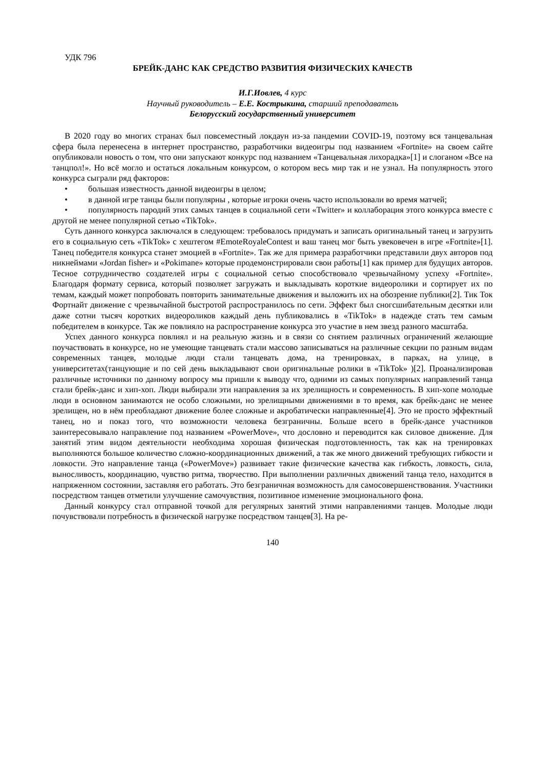УДК 796
БРЕЙК-ДАНС КАК СРЕДСТВО РАЗВИТИЯ ФИЗИЧЕСКИХ КАЧЕСТВ
И.Г.Иовлев, 4 курс
Научный руководитель – Е.Е. Кострыкина, старший преподаватель
Белорусский государственный университет
В 2020 году во многих странах был повсеместный локдаун из-за пандемии COVID-19, поэтому вся танцевальная сфера была перенесена в интернет пространство, разработчики видеоигры под названием «Fortnite» на своем сайте опубликовали новость о том, что они запускают конкурс под названием «Танцевальная лихорадка»[1] и слоганом «Все на танцпол!». Но всё могло и остаться локальным конкурсом, о котором весь мир так и не узнал. На популярность этого конкурса сыграли ряд факторов:
• большая известность данной видеоигры в целом;
• в данной игре танцы были популярны , которые игроки очень часто использовали во время матчей;
• популярность пародий этих самых танцев в социальной сети «Twitter» и коллаборация этого конкурса вместе с другой не менее популярной сетью «TikTok».
Суть данного конкурса заключался в следующем: требовалось придумать и записать оригинальный танец и загрузить его в социальную сеть «TikTok» с хештегом #EmoteRoyaleContest и ваш танец мог быть увековечен в игре «Fortnite»[1]. Танец победителя конкурса станет эмоцией в «Fortnite». Так же для примера разработчики представили двух авторов под никнеймами «Jordan fisher» и «Pokimane» которые продемонстрировали свои работы[1] как пример для будущих авторов. Тесное сотрудничество создателей игры с социальной сетью способствовало чрезвычайному успеху «Fortnite». Благодаря формату сервиса, который позволяет загружать и выкладывать короткие видеоролики и сортирует их по темам, каждый может попробовать повторить занимательные движения и выложить их на обозрение публики[2]. Тик Ток Фортнайт движение с чрезвычайной быстротой распространилось по сети. Эффект был сногсшибательным десятки или даже сотни тысяч коротких видеороликов каждый день публиковались в «TikTok» в надежде стать тем самым победителем в конкурсе. Так же повлияло на распространение конкурса это участие в нем звезд разного масштаба.
Успех данного конкурса повлиял и на реальную жизнь и в связи со снятием различных ограничений желающие поучаствовать в конкурсе, но не умеющие танцевать стали массово записываться на различные секции по разным видам современных танцев, молодые люди стали танцевать дома, на тренировках, в парках, на улице, в университетах(танцующие и по сей день выкладывают свои оригинальные ролики в «TikTok» )[2]. Проанализировав различные источники по данному вопросу мы пришли к выводу что, одними из самых популярных направлений танца стали брейк-данс и хип-хоп. Люди выбирали эти направления за их зрелищность и современность. В хип-хопе молодые люди в основном занимаются не особо сложными, но зрелищными движениями в то время, как брейк-данс не менее зрелищен, но в нём преобладают движение более сложные и акробатически направленные[4]. Это не просто эффектный танец, но и показ того, что возможности человека безграничны. Больше всего в брейк-дансе участников заинтересовывало направление под названием «PowerMove», что дословно и переводится как силовое движение. Для занятий этим видом деятельности необходима хорошая физическая подготовленность, так как на тренировках выполняются большое количество сложно-координационных движений, а так же много движений требующих гибкости и ловкости. Это направление танца («PowerMove») развивает такие физические качества как гибкость, ловкость, сила, выносливость, координацию, чувство ритма, творчество. При выполнении различных движений танца тело, находится в напряженном состоянии, заставляя его работать. Это безграничная возможность для самосовершенствования. Участники посредством танцев отметили улучшение самочувствия, позитивное изменение эмоционального фона.
Данный конкурсу стал отправной точкой для регулярных занятий этими направлениями танцев. Молодые люди почувствовали потребность в физической нагрузке посредством танцев[3]. На ре-
140